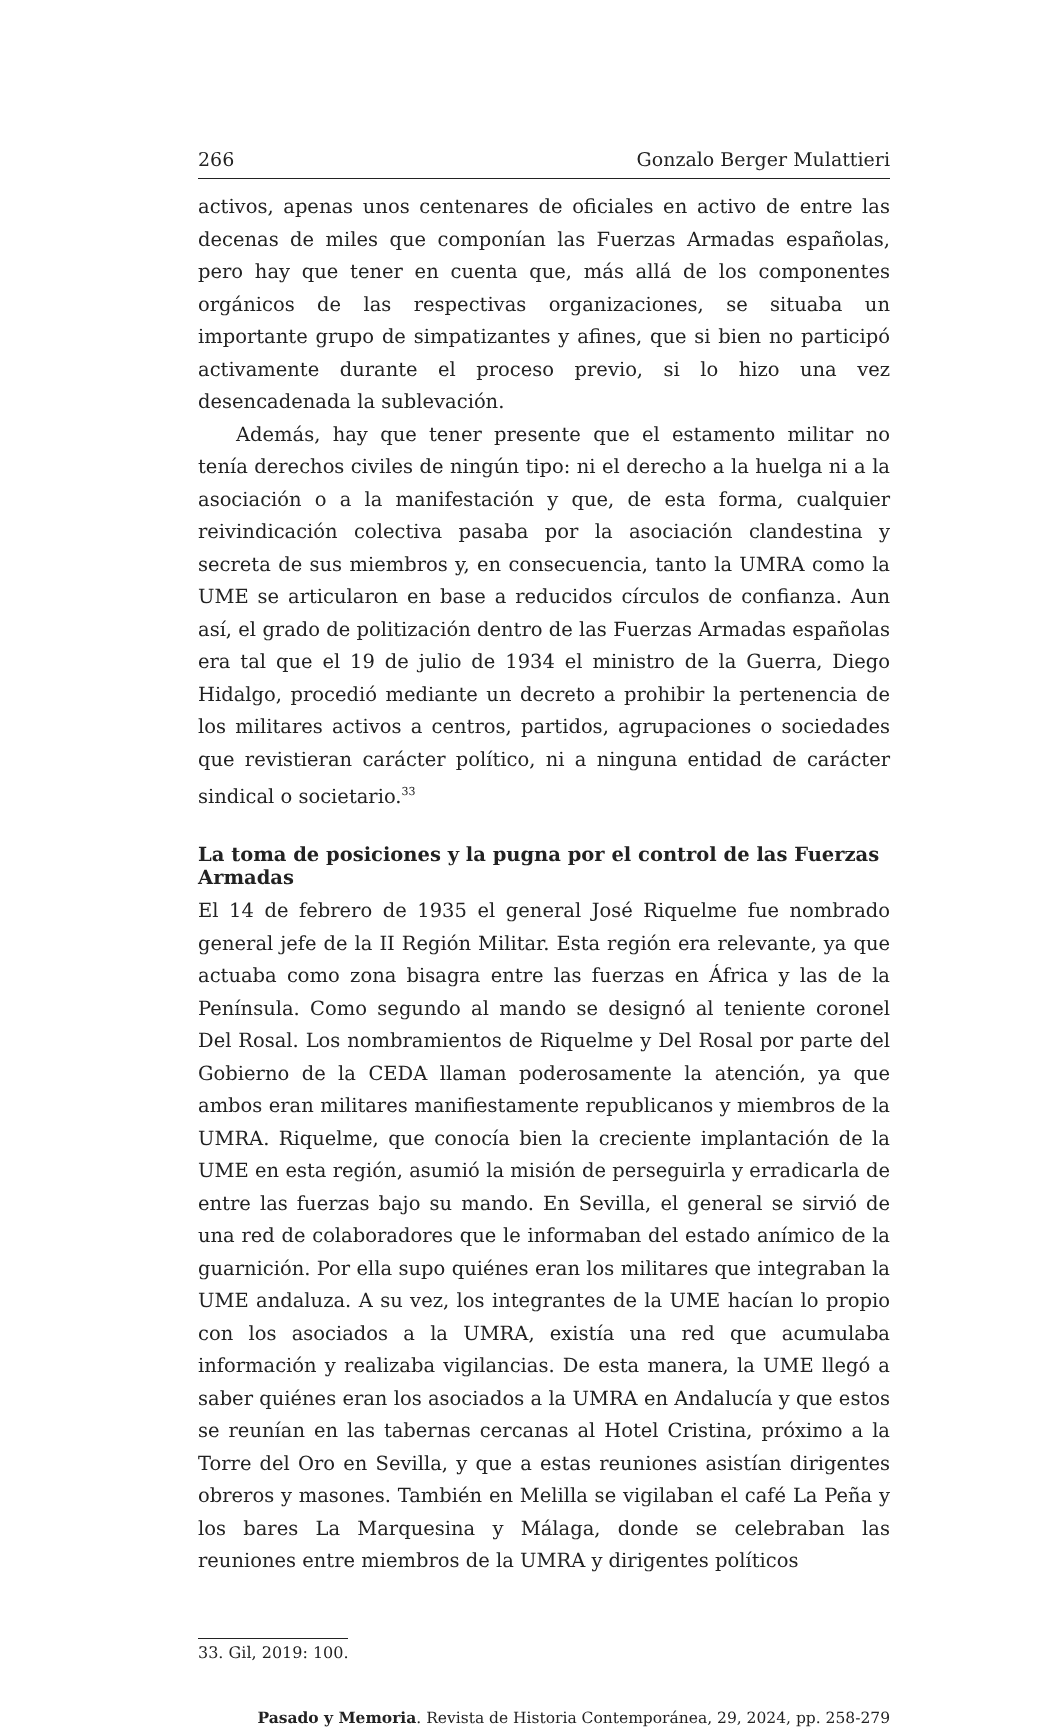266 Gonzalo Berger Mulattieri
activos, apenas unos centenares de oficiales en activo de entre las decenas de miles que componían las Fuerzas Armadas españolas, pero hay que tener en cuenta que, más allá de los componentes orgánicos de las respectivas organizaciones, se situaba un importante grupo de simpatizantes y afines, que si bien no participó activamente durante el proceso previo, si lo hizo una vez desencadenada la sublevación.
Además, hay que tener presente que el estamento militar no tenía derechos civiles de ningún tipo: ni el derecho a la huelga ni a la asociación o a la manifestación y que, de esta forma, cualquier reivindicación colectiva pasaba por la asociación clandestina y secreta de sus miembros y, en consecuencia, tanto la UMRA como la UME se articularon en base a reducidos círculos de confianza. Aun así, el grado de politización dentro de las Fuerzas Armadas españolas era tal que el 19 de julio de 1934 el ministro de la Guerra, Diego Hidalgo, procedió mediante un decreto a prohibir la pertenencia de los militares activos a centros, partidos, agrupaciones o sociedades que revistieran carácter político, ni a ninguna entidad de carácter sindical o societario.<sup>33</sup>
La toma de posiciones y la pugna por el control de las Fuerzas Armadas
El 14 de febrero de 1935 el general José Riquelme fue nombrado general jefe de la II Región Militar. Esta región era relevante, ya que actuaba como zona bisagra entre las fuerzas en África y las de la Península. Como segundo al mando se designó al teniente coronel Del Rosal. Los nombramientos de Riquelme y Del Rosal por parte del Gobierno de la CEDA llaman poderosamente la atención, ya que ambos eran militares manifiestamente republicanos y miembros de la UMRA. Riquelme, que conocía bien la creciente implantación de la UME en esta región, asumió la misión de perseguirla y erradicarla de entre las fuerzas bajo su mando. En Sevilla, el general se sirvió de una red de colaboradores que le informaban del estado anímico de la guarnición. Por ella supo quiénes eran los militares que integraban la UME andaluza. A su vez, los integrantes de la UME hacían lo propio con los asociados a la UMRA, existía una red que acumulaba información y realizaba vigilancias. De esta manera, la UME llegó a saber quiénes eran los asociados a la UMRA en Andalucía y que estos se reunían en las tabernas cercanas al Hotel Cristina, próximo a la Torre del Oro en Sevilla, y que a estas reuniones asistían dirigentes obreros y masones. También en Melilla se vigilaban el café La Peña y los bares La Marquesina y Málaga, donde se celebraban las reuniones entre miembros de la UMRA y dirigentes políticos
33. Gil, 2019: 100.
Pasado y Memoria. Revista de Historia Contemporánea, 29, 2024, pp. 258-279